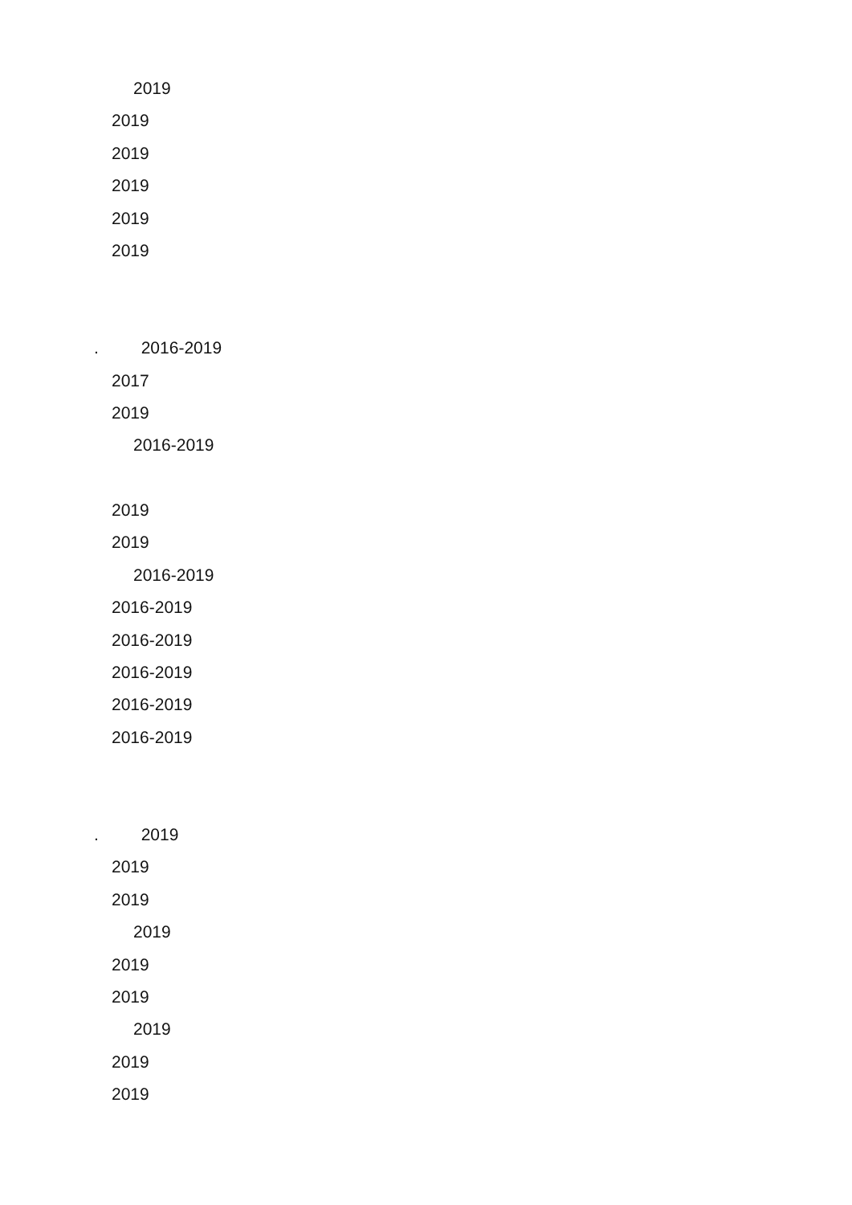2019
2019
2019
2019
2019
2019
. 2016-2019
2017
2019
2016-2019
2019
2019
2016-2019
2016-2019
2016-2019
2016-2019
2016-2019
2016-2019
. 2019
2019
2019
2019
2019
2019
2019
2019
2019